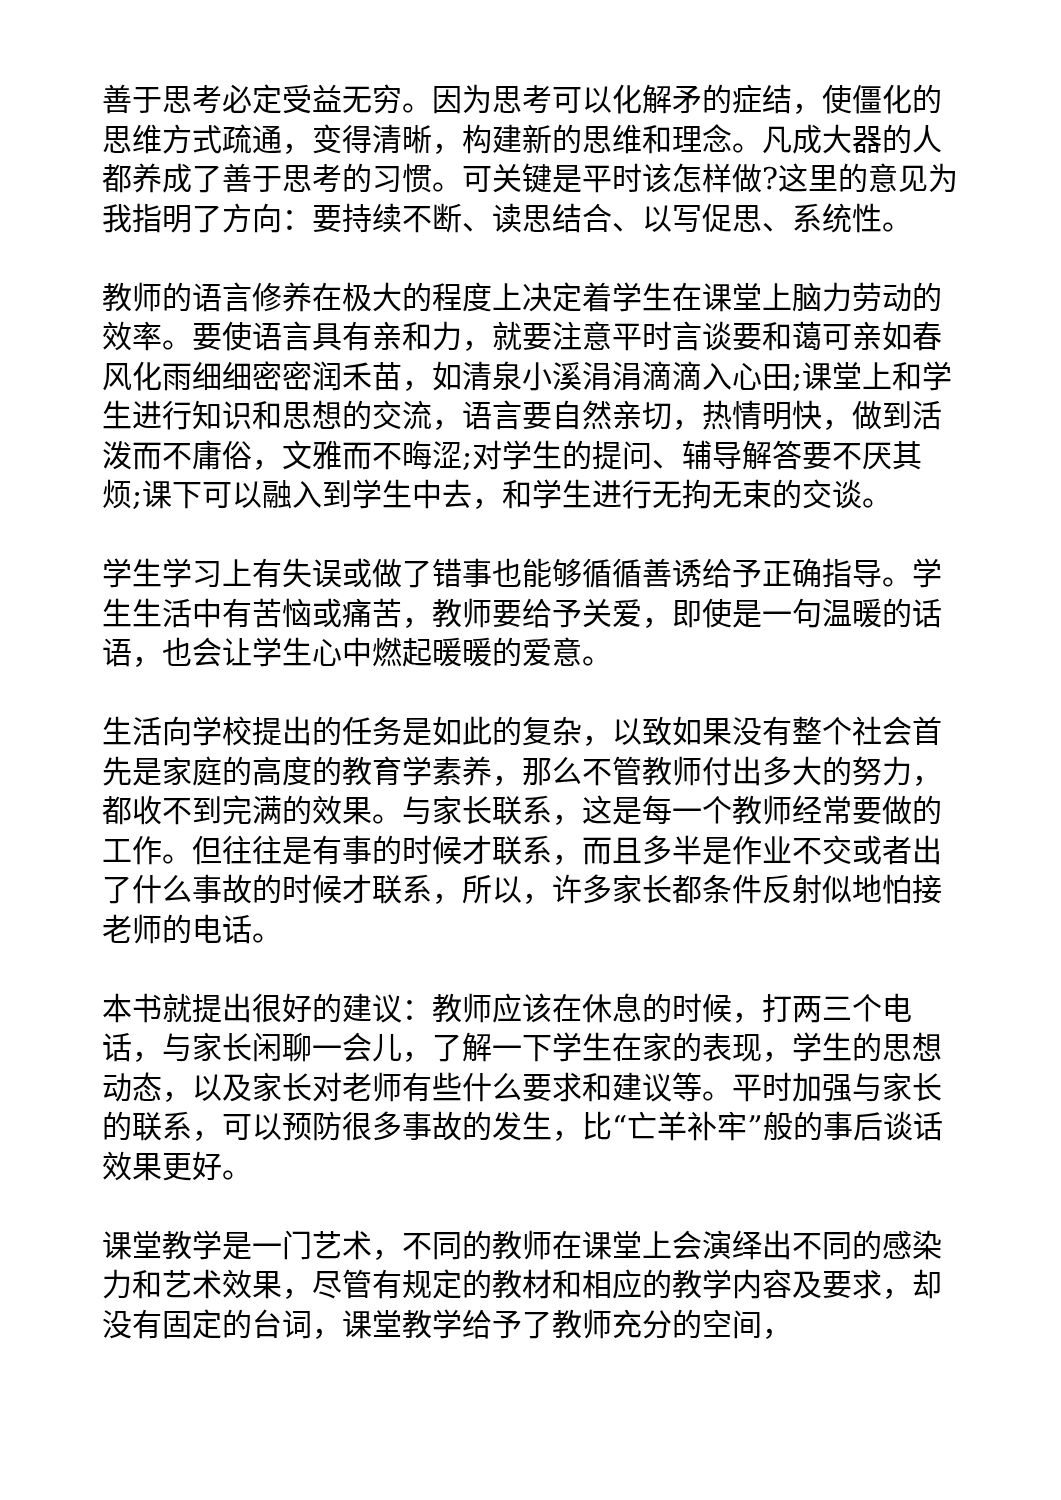善于思考必定受益无穷。因为思考可以化解矛的症结，使僵化的思维方式疏通，变得清晰，构建新的思维和理念。凡成大器的人都养成了善于思考的习惯。可关键是平时该怎样做?这里的意见为我指明了方向：要持续不断、读思结合、以写促思、系统性。
教师的语言修养在极大的程度上决定着学生在课堂上脑力劳动的效率。要使语言具有亲和力，就要注意平时言谈要和蔼可亲如春风化雨细细密密润禾苗，如清泉小溪涓涓滴滴入心田;课堂上和学生进行知识和思想的交流，语言要自然亲切，热情明快，做到活泼而不庸俗，文雅而不晦涩;对学生的提问、辅导解答要不厌其烦;课下可以融入到学生中去，和学生进行无拘无束的交谈。
学生学习上有失误或做了错事也能够循循善诱给予正确指导。学生生活中有苦恼或痛苦，教师要给予关爱，即使是一句温暖的话语，也会让学生心中燃起暖暖的爱意。
生活向学校提出的任务是如此的复杂，以致如果没有整个社会首先是家庭的高度的教育学素养，那么不管教师付出多大的努力，都收不到完满的效果。与家长联系，这是每一个教师经常要做的工作。但往往是有事的时候才联系，而且多半是作业不交或者出了什么事故的时候才联系，所以，许多家长都条件反射似地怕接老师的电话。
本书就提出很好的建议：教师应该在休息的时候，打两三个电话，与家长闲聊一会儿，了解一下学生在家的表现，学生的思想动态，以及家长对老师有些什么要求和建议等。平时加强与家长的联系，可以预防很多事故的发生，比“亡羊补牢”般的事后谈话效果更好。
课堂教学是一门艺术，不同的教师在课堂上会演绎出不同的感染力和艺术效果，尽管有规定的教材和相应的教学内容及要求，却没有固定的台词，课堂教学给予了教师充分的空间，